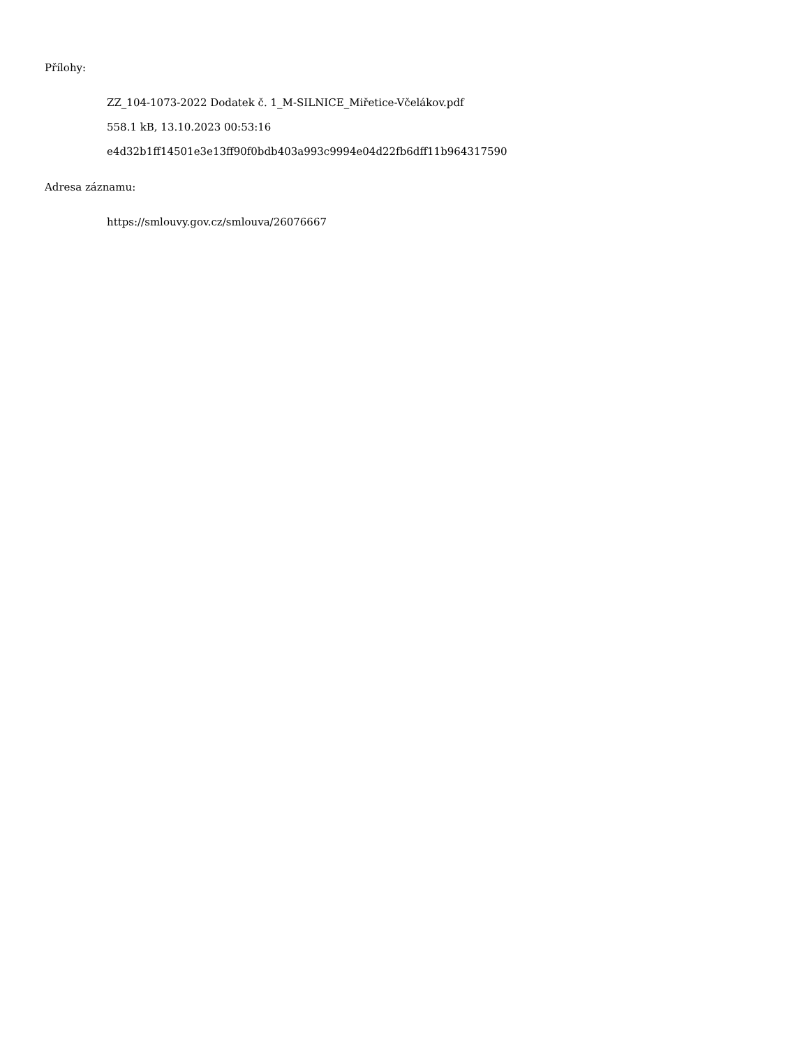Přílohy:
ZZ_104-1073-2022 Dodatek č. 1_M-SILNICE_Miřetice-Včelákov.pdf
558.1 kB, 13.10.2023 00:53:16
e4d32b1ff14501e3e13ff90f0bdb403a993c9994e04d22fb6dff11b964317590
Adresa záznamu:
https://smlouvy.gov.cz/smlouva/26076667